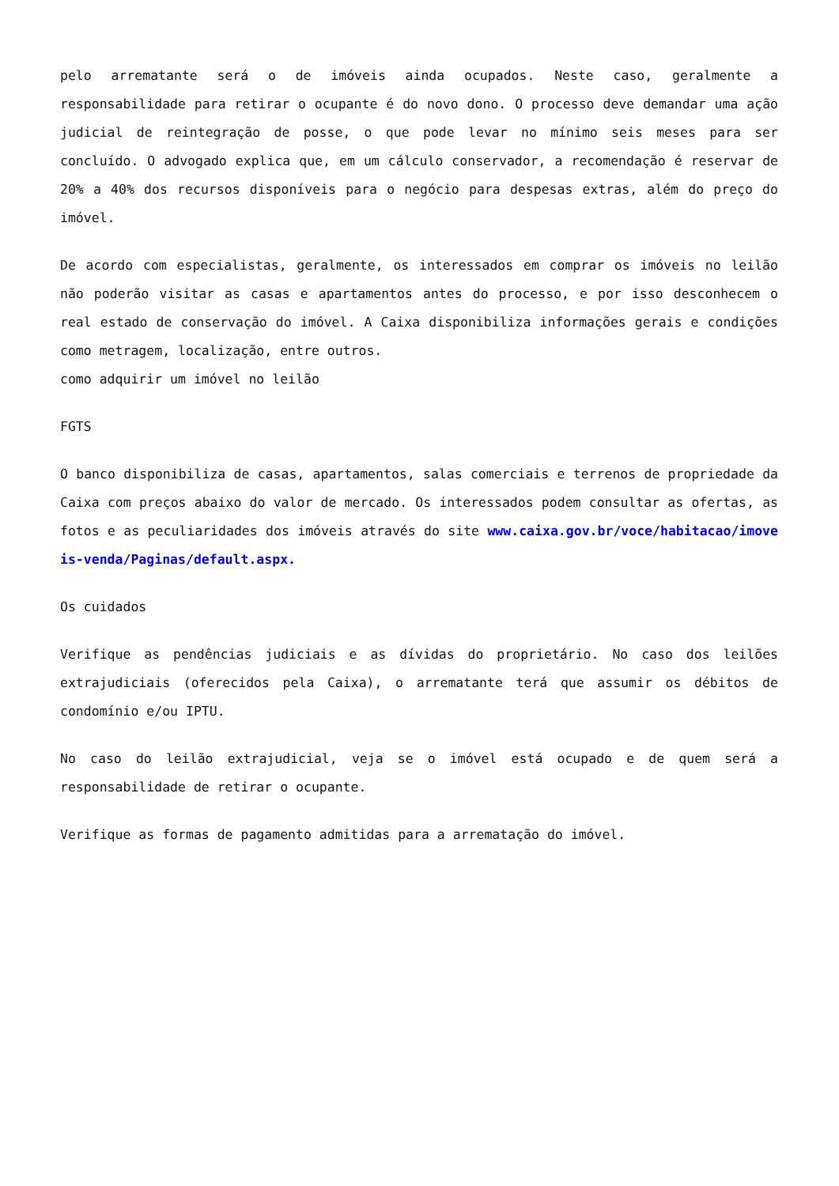pelo arrematante será o de imóveis ainda ocupados. Neste caso, geralmente a responsabilidade para retirar o ocupante é do novo dono. O processo deve demandar uma ação judicial de reintegração de posse, o que pode levar no mínimo seis meses para ser concluído. O advogado explica que, em um cálculo conservador, a recomendação é reservar de 20% a 40% dos recursos disponíveis para o negócio para despesas extras, além do preço do imóvel.
De acordo com especialistas, geralmente, os interessados em comprar os imóveis no leilão não poderão visitar as casas e apartamentos antes do processo, e por isso desconhecem o real estado de conservação do imóvel. A Caixa disponibiliza informações gerais e condições como metragem, localização, entre outros.
como adquirir um imóvel no leilão
FGTS
O banco disponibiliza de casas, apartamentos, salas comerciais e terrenos de propriedade da Caixa com preços abaixo do valor de mercado. Os interessados podem consultar as ofertas, as fotos e as peculiaridades dos imóveis através do site www.caixa.gov.br/voce/habitacao/imoveis-venda/Paginas/default.aspx.
Os cuidados
Verifique as pendências judiciais e as dívidas do proprietário. No caso dos leilões extrajudiciais (oferecidos pela Caixa), o arrematante terá que assumir os débitos de condomínio e/ou IPTU.
No caso do leilão extrajudicial, veja se o imóvel está ocupado e de quem será a responsabilidade de retirar o ocupante.
Verifique as formas de pagamento admitidas para a arrematação do imóvel.